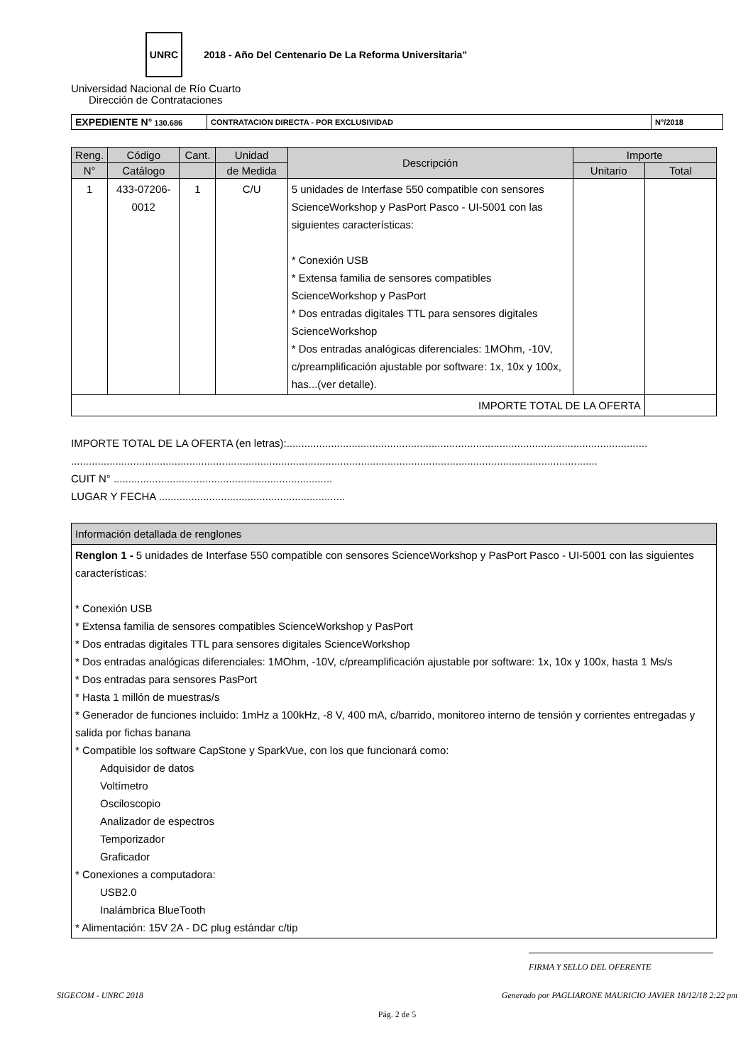UNRC
2018 - Año Del Centenario De La Reforma Universitaria"
Universidad Nacional de Río Cuarto
Dirección de Contrataciones
| EXPEDIENTE N° 130.686 | CONTRATACION DIRECTA - POR EXCLUSIVIDAD | N°/2018 |
| Reng. | Código | Cant. | Unidad | Descripción | Importe | |
| --- | --- | --- | --- | --- | --- | --- |
| N° | Catálogo | | de Medida | | Unitario | Total |
| 1 | 433-07206-0012 | 1 | C/U | 5 unidades de Interfase 550 compatible con sensores ScienceWorkshop y PasPort Pasco - UI-5001 con las siguientes características: * Conexión USB * Extensa familia de sensores compatibles ScienceWorkshop y PasPort * Dos entradas digitales TTL para sensores digitales ScienceWorkshop * Dos entradas analógicas diferenciales: 1MOhm, -10V, c/preamplificación ajustable por software: 1x, 10x y 100x, has...(ver detalle). | | |
| IMPORTE TOTAL DE LA OFERTA | | | | | | |
IMPORTE TOTAL DE LA OFERTA (en letras):..........................................................................................................................
..................................................................................................................................................................................
CUIT N° ..........................................................................
LUGAR Y FECHA ...............................................................
| Información detallada de renglones |
| Renglon 1 - 5 unidades de Interfase 550 compatible con sensores ScienceWorkshop y PasPort Pasco - UI-5001 con las siguientes características: * Conexión USB * Extensa familia de sensores compatibles ScienceWorkshop y PasPort * Dos entradas digitales TTL para sensores digitales ScienceWorkshop * Dos entradas analógicas diferenciales: 1MOhm, -10V, c/preamplificación ajustable por software: 1x, 10x y 100x, hasta 1 Ms/s * Dos entradas para sensores PasPort * Hasta 1 millón de muestras/s * Generador de funciones incluido: 1mHz a 100kHz, -8 V, 400 mA, c/barrido, monitoreo interno de tensión y corrientes entregadas y salida por fichas banana * Compatible los software CapStone y SparkVue, con los que funcionará como: Adquisidor de datos Voltímetro Osciloscopio Analizador de espectros Temporizador Graficador * Conexiones a computadora: USB2.0 Inalámbrica BlueTooth * Alimentación: 15V 2A - DC plug estándar c/tip |
FIRMA Y SELLO DEL OFERENTE
SIGECOM - UNRC 2018 Generado por PAGLIARONE MAURICIO JAVIER 18/12/18 2:22 pm
Pág. 2 de 5